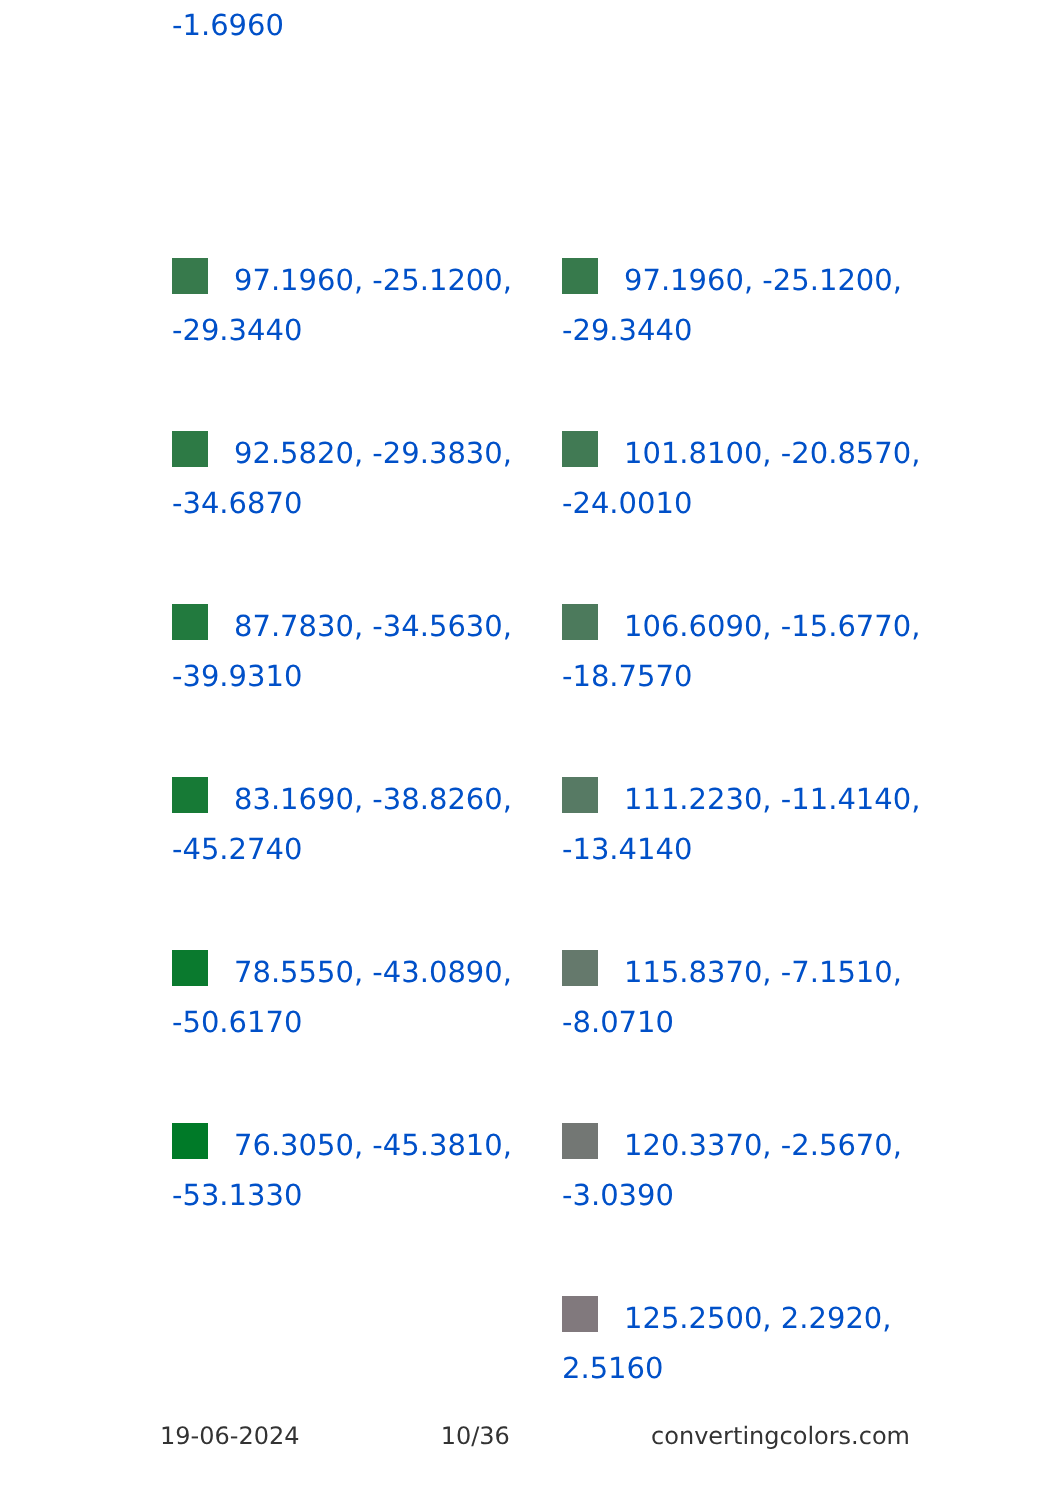-1.6960
97.1960, -25.1200, -29.3440
97.1960, -25.1200, -29.3440
92.5820, -29.3830, -34.6870
101.8100, -20.8570, -24.0010
87.7830, -34.5630, -39.9310
106.6090, -15.6770, -18.7570
83.1690, -38.8260, -45.2740
111.2230, -11.4140, -13.4140
78.5550, -43.0890, -50.6170
115.8370, -7.1510, -8.0710
76.3050, -45.3810, -53.1330
120.3370, -2.5670, -3.0390
125.2500, 2.2920, 2.5160
19-06-2024 10/36 convertingcolors.com